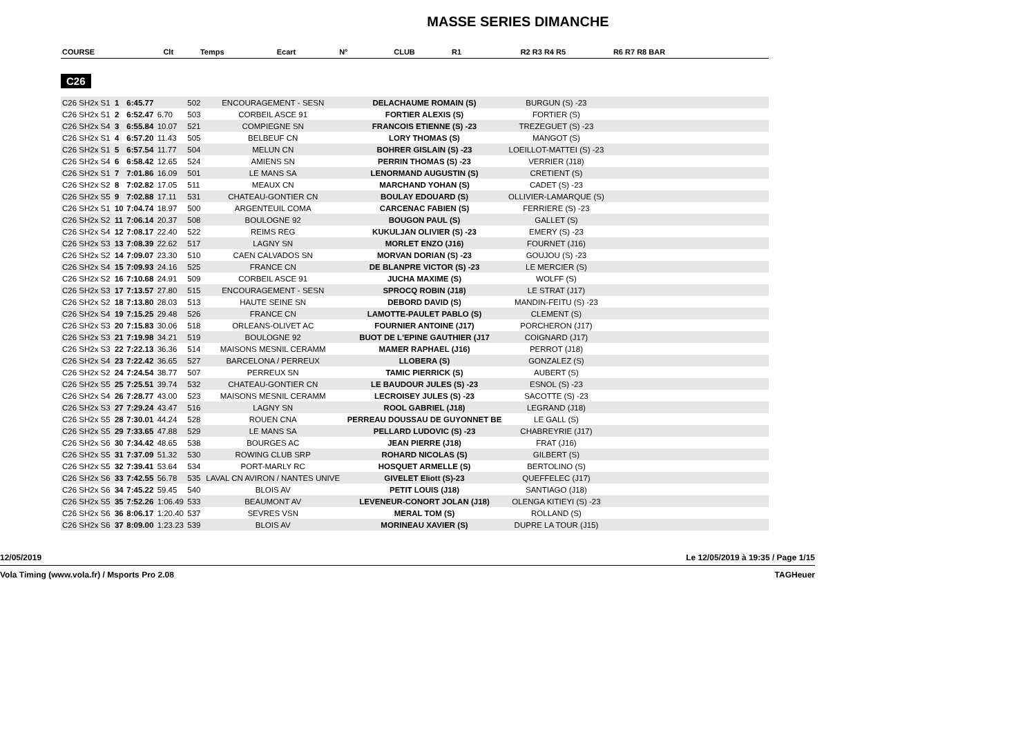MASSE SERIES DIMANCHE
| COURSE | Clt | Temps | Ecart | N° | CLUB | R1 | R2 R3 R4 R5 | R6 R7 R8 BAR |
| --- | --- | --- | --- | --- | --- | --- | --- | --- |
C26
| C26 SH2x S1 | 1 | 6:45.77 | | 502 | ENCOURAGEMENT - SESN | DELACHAUME ROMAIN (S) | BURGUN (S) -23 | |
| C26 SH2x S1 | 2 | 6:52.47 | 6.70 | 503 | CORBEIL ASCE 91 | FORTIER ALEXIS (S) | FORTIER (S) | |
| C26 SH2x S4 | 3 | 6:55.84 | 10.07 | 521 | COMPIEGNE SN | FRANCOIS ETIENNE (S) -23 | TREZEGUET (S) -23 | |
| C26 SH2x S1 | 4 | 6:57.20 | 11.43 | 505 | BELBEUF CN | LORY THOMAS (S) | MANGOT (S) | |
| C26 SH2x S1 | 5 | 6:57.54 | 11.77 | 504 | MELUN CN | BOHRER GISLAIN (S) -23 | LOEILLOT-MATTEI (S) -23 | |
| C26 SH2x S4 | 6 | 6:58.42 | 12.65 | 524 | AMIENS SN | PERRIN THOMAS (S) -23 | VERRIER (J18) | |
| C26 SH2x S1 | 7 | 7:01.86 | 16.09 | 501 | LE MANS SA | LENORMAND AUGUSTIN (S) | CRETIENT (S) | |
| C26 SH2x S2 | 8 | 7:02.82 | 17.05 | 511 | MEAUX CN | MARCHAND YOHAN (S) | CADET (S) -23 | |
| C26 SH2x S5 | 9 | 7:02.88 | 17.11 | 531 | CHATEAU-GONTIER CN | BOULAY EDOUARD (S) | OLLIVIER-LAMARQUE (S) | |
| C26 SH2x S1 | 10 | 7:04.74 | 18.97 | 500 | ARGENTEUIL COMA | CARCENAC FABIEN (S) | FERRIERE (S) -23 | |
| C26 SH2x S2 | 11 | 7:06.14 | 20.37 | 508 | BOULOGNE 92 | BOUGON PAUL (S) | GALLET (S) | |
| C26 SH2x S4 | 12 | 7:08.17 | 22.40 | 522 | REIMS REG | KUKULJAN OLIVIER (S) -23 | EMERY (S) -23 | |
| C26 SH2x S3 | 13 | 7:08.39 | 22.62 | 517 | LAGNY SN | MORLET ENZO (J16) | FOURNET (J16) | |
| C26 SH2x S2 | 14 | 7:09.07 | 23.30 | 510 | CAEN CALVADOS SN | MORVAN DORIAN (S) -23 | GOUJOU (S) -23 | |
| C26 SH2x S4 | 15 | 7:09.93 | 24.16 | 525 | FRANCE CN | DE BLANPRE VICTOR (S) -23 | LE MERCIER (S) | |
| C26 SH2x S2 | 16 | 7:10.68 | 24.91 | 509 | CORBEIL ASCE 91 | JUCHA MAXIME (S) | WOLFF (S) | |
| C26 SH2x S3 | 17 | 7:13.57 | 27.80 | 515 | ENCOURAGEMENT - SESN | SPROCQ ROBIN (J18) | LE STRAT (J17) | |
| C26 SH2x S2 | 18 | 7:13.80 | 28.03 | 513 | HAUTE SEINE SN | DEBORD DAVID (S) | MANDIN-FEITU (S) -23 | |
| C26 SH2x S4 | 19 | 7:15.25 | 29.48 | 526 | FRANCE CN | LAMOTTE-PAULET PABLO (S) | CLEMENT (S) | |
| C26 SH2x S3 | 20 | 7:15.83 | 30.06 | 518 | ORLEANS-OLIVET AC | FOURNIER ANTOINE (J17) | PORCHERON (J17) | |
| C26 SH2x S3 | 21 | 7:19.98 | 34.21 | 519 | BOULOGNE 92 | BUOT DE L'EPINE GAUTHIER (J17 | COIGNARD (J17) | |
| C26 SH2x S3 | 22 | 7:22.13 | 36.36 | 514 | MAISONS MESNIL CERAMM | MAMER RAPHAEL (J16) | PERROT (J18) | |
| C26 SH2x S4 | 23 | 7:22.42 | 36.65 | 527 | BARCELONA / PERREUX | LLOBERA (S) | GONZALEZ (S) | |
| C26 SH2x S2 | 24 | 7:24.54 | 38.77 | 507 | PERREUX SN | TAMIC PIERRICK (S) | AUBERT (S) | |
| C26 SH2x S5 | 25 | 7:25.51 | 39.74 | 532 | CHATEAU-GONTIER CN | LE BAUDOUR JULES (S) -23 | ESNOL (S) -23 | |
| C26 SH2x S4 | 26 | 7:28.77 | 43.00 | 523 | MAISONS MESNIL CERAMM | LECROISEY JULES (S) -23 | SACOTTE (S) -23 | |
| C26 SH2x S3 | 27 | 7:29.24 | 43.47 | 516 | LAGNY SN | ROOL GABRIEL (J18) | LEGRAND (J18) | |
| C26 SH2x S5 | 28 | 7:30.01 | 44.24 | 528 | ROUEN CNA | PERREAU DOUSSAU DE GUYONNET BE | LE GALL (S) | |
| C26 SH2x S5 | 29 | 7:33.65 | 47.88 | 529 | LE MANS SA | PELLARD LUDOVIC (S) -23 | CHABREYRIE (J17) | |
| C26 SH2x S6 | 30 | 7:34.42 | 48.65 | 538 | BOURGES AC | JEAN PIERRE (J18) | FRAT (J16) | |
| C26 SH2x S5 | 31 | 7:37.09 | 51.32 | 530 | ROWING CLUB SRP | ROHARD NICOLAS (S) | GILBERT (S) | |
| C26 SH2x S5 | 32 | 7:39.41 | 53.64 | 534 | PORT-MARLY RC | HOSQUET ARMELLE (S) | BERTOLINO (S) | |
| C26 SH2x S6 | 33 | 7:42.55 | 56.78 | 535 | LAVAL CN AVIRON / NANTES UNIVE | GIVELET Eliott (S)-23 | QUEFFELEC (J17) | |
| C26 SH2x S6 | 34 | 7:45.22 | 59.45 | 540 | BLOIS AV | PETIT LOUIS (J18) | SANTIAGO (J18) | |
| C26 SH2x S5 | 35 | 7:52.26 | 1:06.49 | 533 | BEAUMONT AV | LEVENEUR-CONORT JOLAN (J18) | OLENGA KITIEYI (S) -23 | |
| C26 SH2x S6 | 36 | 8:06.17 | 1:20.40 | 537 | SEVRES VSN | MERAL TOM (S) | ROLLAND (S) | |
| C26 SH2x S6 | 37 | 8:09.00 | 1:23.23 | 539 | BLOIS AV | MORINEAU XAVIER (S) | DUPRE LA TOUR (J15) | |
12/05/2019 Le 12/05/2019 à 19:35 / Page 1/15
Vola Timing (www.vola.fr) / Msports Pro 2.08 TAGHeuer